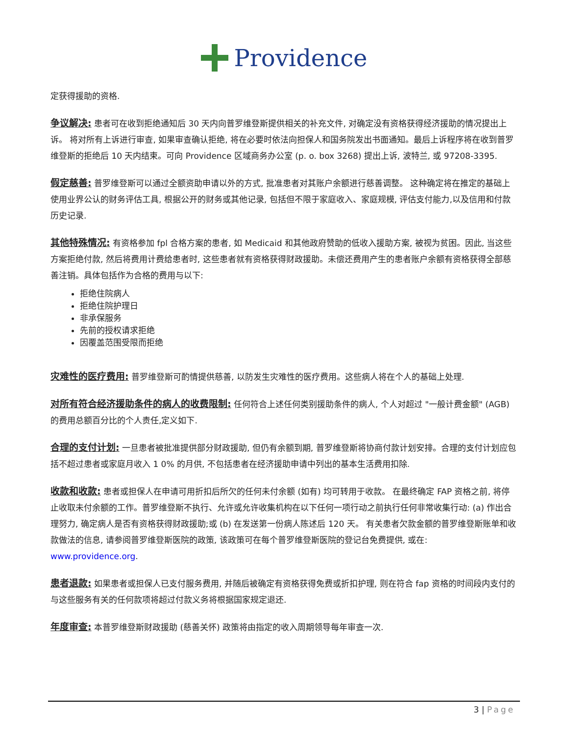Providence
定获得援助的资格.
争议解决: 患者可在收到拒绝通知后 30 天内向普罗维登斯提供相关的补充文件, 对确定没有资格获得经济援助的情况提出上诉。 将对所有上诉进行审查, 如果审查确认拒绝, 将在必要时依法向担保人和国务院发出书面通知。最后上诉程序将在收到普罗维登斯的拒绝后 10 天内结束。可向 Providence 区域商务办公室 (p. o. box 3268) 提出上诉, 波特兰, 或 97208-3395.
假定慈善: 普罗维登斯可以通过全额资助申请以外的方式, 批准患者对其账户余额进行慈善调整。 这种确定将在推定的基础上使用业界公认的财务评估工具, 根据公开的财务或其他记录, 包括但不限于家庭收入、家庭规模, 评估支付能力,以及信用和付款历史记录.
其他特殊情况: 有资格参加 fpl 合格方案的患者, 如 Medicaid 和其他政府赞助的低收入援助方案, 被视为贫困。因此, 当这些方案拒绝付款, 然后将费用计费给患者时, 这些患者就有资格获得财政援助。未偿还费用产生的患者账户余额有资格获得全部慈善注销。具体包括作为合格的费用与以下:
拒绝住院病人
拒绝住院护理日
非承保服务
先前的授权请求拒绝
因覆盖范围受限而拒绝
灾难性的医疗费用: 普罗维登斯可酌情提供慈善, 以防发生灾难性的医疗费用。这些病人将在个人的基础上处理.
对所有符合经济援助条件的病人的收费限制: 任何符合上述任何类别援助条件的病人, 个人对超过 "一般计费金额" (AGB) 的费用总额百分比的个人责任,定义如下.
合理的支付计划: 一旦患者被批准提供部分财政援助, 但仍有余额到期, 普罗维登斯将协商付款计划安排。合理的支付计划应包括不超过患者或家庭月收入 1 0% 的月供, 不包括患者在经济援助申请中列出的基本生活费用扣除.
收款和收款: 患者或担保人在申请可用折扣后所欠的任何未付余额 (如有) 均可转用于收款。 在最终确定 FAP 资格之前, 将停止收取未付余额的工作。普罗维登斯不执行、允许或允许收集机构在以下任何一项行动之前执行任何非常收集行动: (a) 作出合理努力, 确定病人是否有资格获得财政援助;或 (b) 在发送第一份病人陈述后 120 天。 有关患者欠款金额的普罗维登斯账单和收款做法的信息, 请参阅普罗维登斯医院的政策, 该政策可在每个普罗维登斯医院的登记台免费提供, 或在: www.providence.org.
患者退款: 如果患者或担保人已支付服务费用, 并随后被确定有资格获得免费或折扣护理, 则在符合 fap 资格的时间段内支付的与这些服务有关的任何款项将超过付款义务将根据国家规定退还.
年度审查: 本普罗维登斯财政援助 (慈善关怀) 政策将由指定的收入周期领导每年审查一次.
3 | Page